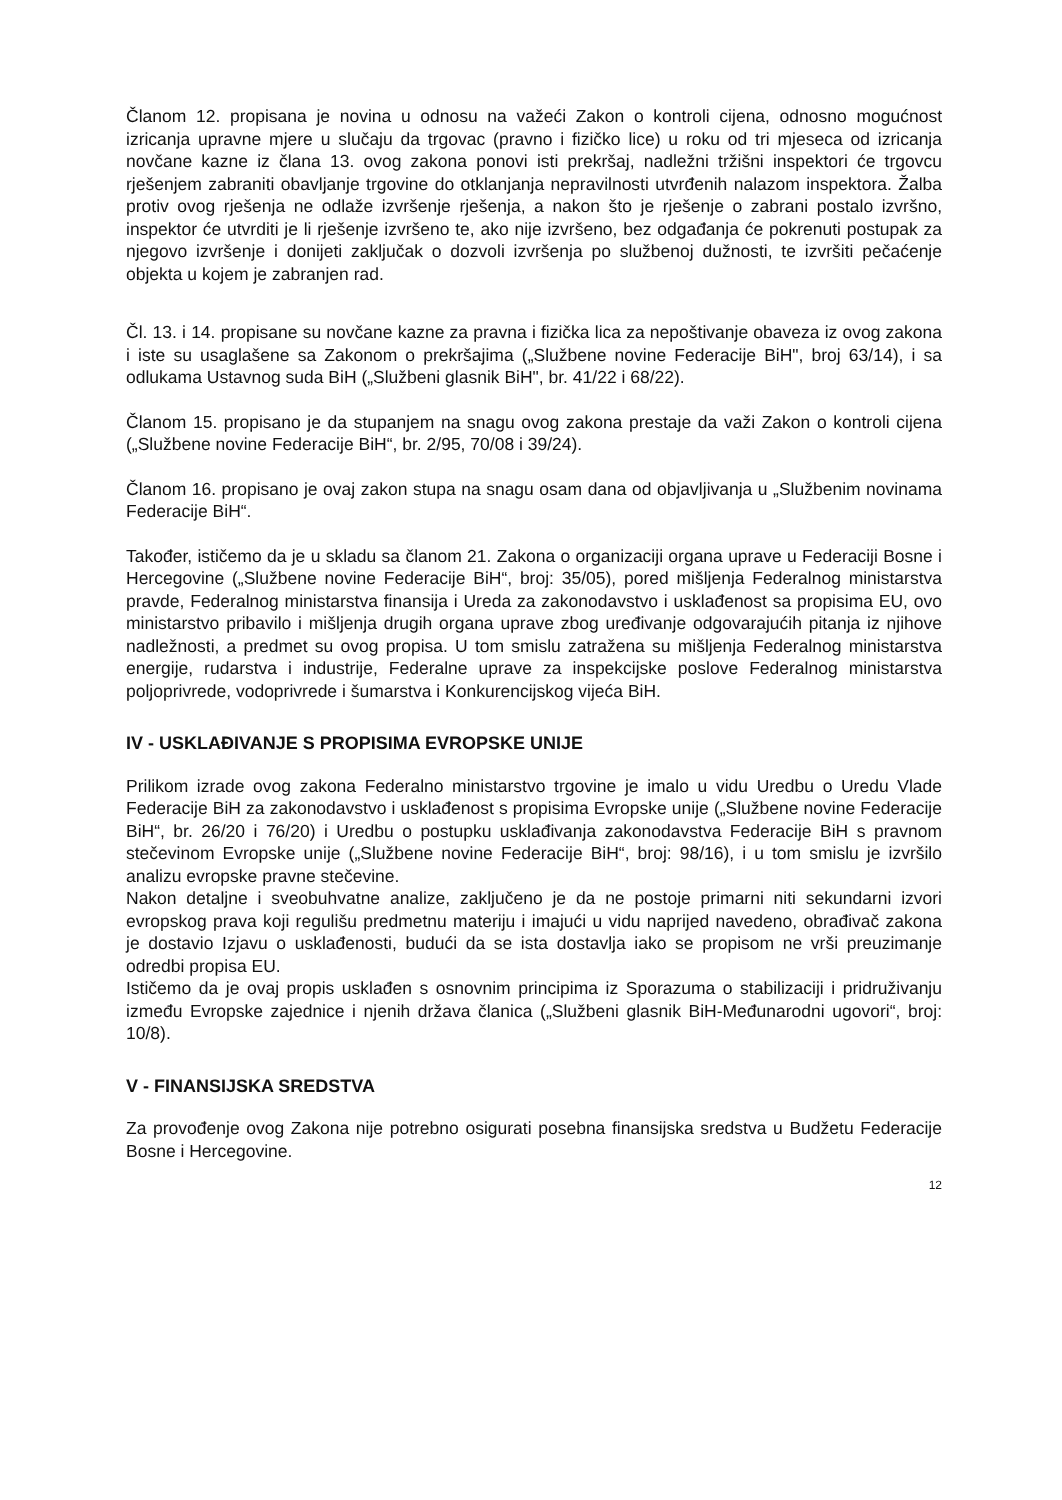Članom 12. propisana je novina u odnosu na važeći Zakon o kontroli cijena, odnosno mogućnost izricanja upravne mjere u slučaju da trgovac (pravno i fizičko lice) u roku od tri mjeseca od izricanja novčane kazne iz člana 13. ovog zakona ponovi isti prekršaj, nadležni tržišni inspektori će trgovcu rješenjem zabraniti obavljanje trgovine do otklanjanja nepravilnosti utvrđenih nalazom inspektora. Žalba protiv ovog rješenja ne odlaže izvršenje rješenja, a nakon što je rješenje o zabrani postalo izvršno, inspektor će utvrditi je li rješenje izvršeno te, ako nije izvršeno, bez odgađanja će pokrenuti postupak za njegovo izvršenje i donijeti zaključak o dozvoli izvršenja po službenoj dužnosti, te izvršiti pečaćenje objekta u kojem je zabranjen rad.
Čl. 13. i 14. propisane su novčane kazne za pravna i fizička lica za nepoštivanje obaveza iz ovog zakona i iste su usaglašene sa Zakonom o prekršajima („Službene novine Federacije BiH", broj 63/14), i sa odlukama Ustavnog suda BiH („Službeni glasnik BiH", br. 41/22 i 68/22).
Članom 15. propisano je da stupanjem na snagu ovog zakona prestaje da važi Zakon o kontroli cijena („Službene novine Federacije BiH“, br. 2/95, 70/08 i 39/24).
Članom 16. propisano je ovaj zakon stupa na snagu osam dana od objavljivanja u „Službenim novinama Federacije BiH“.
Također, ističemo da je u skladu sa članom 21. Zakona o organizaciji organa uprave u Federaciji Bosne i Hercegovine („Službene novine Federacije BiH“, broj: 35/05), pored mišljenja Federalnog ministarstva pravde, Federalnog ministarstva finansija i Ureda za zakonodavstvo i usklađenost sa propisima EU, ovo ministarstvo pribavilo i mišljenja drugih organa uprave zbog uređivanje odgovarajućih pitanja iz njihove nadležnosti, a predmet su ovog propisa. U tom smislu zatražena su mišljenja Federalnog ministarstva energije, rudarstva i industrije, Federalne uprave za inspekcijske poslove Federalnog ministarstva poljoprivrede, vodoprivrede i šumarstva i Konkurencijskog vijeća BiH.
IV - USKLAĐIVANJE S PROPISIMA EVROPSKE UNIJE
Prilikom izrade ovog zakona Federalno ministarstvo trgovine je imalo u vidu Uredbu o Uredu Vlade Federacije BiH za zakonodavstvo i usklađenost s propisima Evropske unije („Službene novine Federacije BiH“, br. 26/20 i 76/20) i Uredbu o postupku usklađivanja zakonodavstva Federacije BiH s pravnom stečevinom Evropske unije („Službene novine Federacije BiH“, broj: 98/16), i u tom smislu je izvršilo analizu evropske pravne stečevine.
Nakon detaljne i sveobuhvatne analize, zaključeno je da ne postoje primarni niti sekundarni izvori evropskog prava koji regulišu predmetnu materiju i imajući u vidu naprijed navedeno, obrađivač zakona je dostavio Izjavu o usklađenosti, budući da se ista dostavlja iako se propisom ne vrši preuzimanje odredbi propisa EU.
Ističemo da je ovaj propis usklađen s osnovnim principima iz Sporazuma o stabilizaciji i pridruživanju između Evropske zajednice i njenih država članica („Službeni glasnik BiH-Međunarodni ugovori“, broj: 10/8).
V - FINANSIJSKA SREDSTVA
Za provođenje ovog Zakona nije potrebno osigurati posebna finansijska sredstva u Budžetu Federacije Bosne i Hercegovine.
12